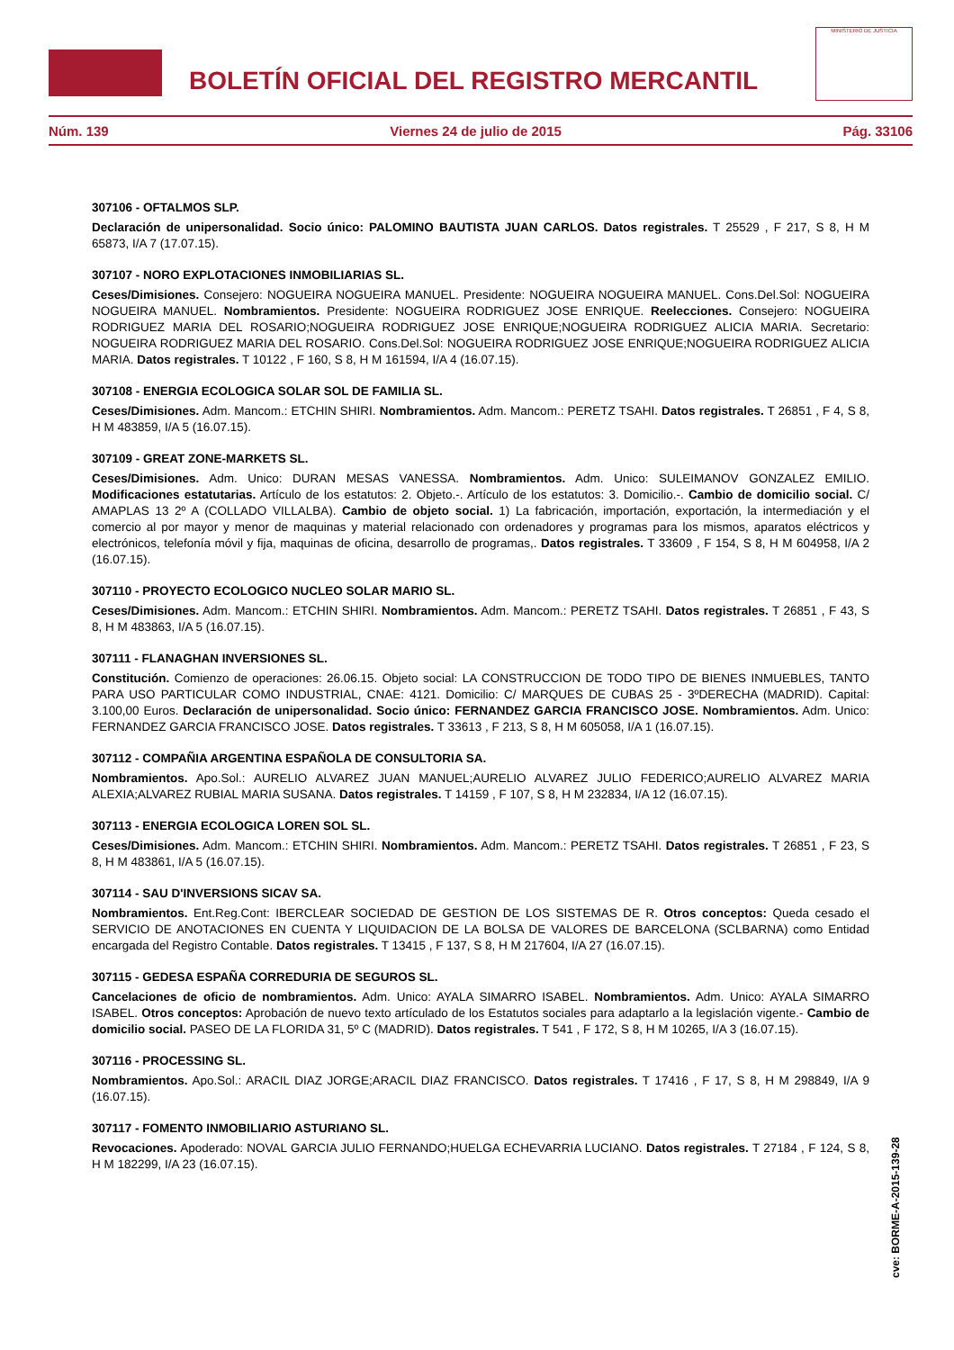BOLETÍN OFICIAL DEL REGISTRO MERCANTIL
MINISTERIO DE JUSTICIA
Núm. 139 Viernes 24 de julio de 2015 Pág. 33106
307106 - OFTALMOS SLP.
Declaración de unipersonalidad. Socio único: PALOMINO BAUTISTA JUAN CARLOS. Datos registrales. T 25529 , F 217, S 8, H M 65873, I/A 7 (17.07.15).
307107 - NORO EXPLOTACIONES INMOBILIARIAS SL.
Ceses/Dimisiones. Consejero: NOGUEIRA NOGUEIRA MANUEL. Presidente: NOGUEIRA NOGUEIRA MANUEL. Cons.Del.Sol: NOGUEIRA NOGUEIRA MANUEL. Nombramientos. Presidente: NOGUEIRA RODRIGUEZ JOSE ENRIQUE. Reelecciones. Consejero: NOGUEIRA RODRIGUEZ MARIA DEL ROSARIO;NOGUEIRA RODRIGUEZ JOSE ENRIQUE;NOGUEIRA RODRIGUEZ ALICIA MARIA. Secretario: NOGUEIRA RODRIGUEZ MARIA DEL ROSARIO. Cons.Del.Sol: NOGUEIRA RODRIGUEZ JOSE ENRIQUE;NOGUEIRA RODRIGUEZ ALICIA MARIA. Datos registrales. T 10122 , F 160, S 8, H M 161594, I/A 4 (16.07.15).
307108 - ENERGIA ECOLOGICA SOLAR SOL DE FAMILIA SL.
Ceses/Dimisiones. Adm. Mancom.: ETCHIN SHIRI. Nombramientos. Adm. Mancom.: PERETZ TSAHI. Datos registrales. T 26851 , F 4, S 8, H M 483859, I/A 5 (16.07.15).
307109 - GREAT ZONE-MARKETS SL.
Ceses/Dimisiones. Adm. Unico: DURAN MESAS VANESSA. Nombramientos. Adm. Unico: SULEIMANOV GONZALEZ EMILIO. Modificaciones estatutarias. Artículo de los estatutos: 2. Objeto.-. Artículo de los estatutos: 3. Domicilio.-. Cambio de domicilio social. C/ AMAPLAS 13 2º A (COLLADO VILLALBA). Cambio de objeto social. 1) La fabricación, importación, exportación, la intermediación y el comercio al por mayor y menor de maquinas y material relacionado con ordenadores y programas para los mismos, aparatos eléctricos y electrónicos, telefonía móvil y fija, maquinas de oficina, desarrollo de programas,. Datos registrales. T 33609 , F 154, S 8, H M 604958, I/A 2 (16.07.15).
307110 - PROYECTO ECOLOGICO NUCLEO SOLAR MARIO SL.
Ceses/Dimisiones. Adm. Mancom.: ETCHIN SHIRI. Nombramientos. Adm. Mancom.: PERETZ TSAHI. Datos registrales. T 26851 , F 43, S 8, H M 483863, I/A 5 (16.07.15).
307111 - FLANAGHAN INVERSIONES SL.
Constitución. Comienzo de operaciones: 26.06.15. Objeto social: LA CONSTRUCCION DE TODO TIPO DE BIENES INMUEBLES, TANTO PARA USO PARTICULAR COMO INDUSTRIAL, CNAE: 4121. Domicilio: C/ MARQUES DE CUBAS 25 - 3ºDERECHA (MADRID). Capital: 3.100,00 Euros. Declaración de unipersonalidad. Socio único: FERNANDEZ GARCIA FRANCISCO JOSE. Nombramientos. Adm. Unico: FERNANDEZ GARCIA FRANCISCO JOSE. Datos registrales. T 33613 , F 213, S 8, H M 605058, I/A 1 (16.07.15).
307112 - COMPAÑIA ARGENTINA ESPAÑOLA DE CONSULTORIA SA.
Nombramientos. Apo.Sol.: AURELIO ALVAREZ JUAN MANUEL;AURELIO ALVAREZ JULIO FEDERICO;AURELIO ALVAREZ MARIA ALEXIA;ALVAREZ RUBIAL MARIA SUSANA. Datos registrales. T 14159 , F 107, S 8, H M 232834, I/A 12 (16.07.15).
307113 - ENERGIA ECOLOGICA LOREN SOL SL.
Ceses/Dimisiones. Adm. Mancom.: ETCHIN SHIRI. Nombramientos. Adm. Mancom.: PERETZ TSAHI. Datos registrales. T 26851 , F 23, S 8, H M 483861, I/A 5 (16.07.15).
307114 - SAU D'INVERSIONS SICAV SA.
Nombramientos. Ent.Reg.Cont: IBERCLEAR SOCIEDAD DE GESTION DE LOS SISTEMAS DE R. Otros conceptos: Queda cesado el SERVICIO DE ANOTACIONES EN CUENTA Y LIQUIDACION DE LA BOLSA DE VALORES DE BARCELONA (SCLBARNA) como Entidad encargada del Registro Contable. Datos registrales. T 13415 , F 137, S 8, H M 217604, I/A 27 (16.07.15).
307115 - GEDESA ESPAÑA CORREDURIA DE SEGUROS SL.
Cancelaciones de oficio de nombramientos. Adm. Unico: AYALA SIMARRO ISABEL. Nombramientos. Adm. Unico: AYALA SIMARRO ISABEL. Otros conceptos: Aprobación de nuevo texto artículado de los Estatutos sociales para adaptarlo a la legislación vigente.- Cambio de domicilio social. PASEO DE LA FLORIDA 31, 5º C (MADRID). Datos registrales. T 541 , F 172, S 8, H M 10265, I/A 3 (16.07.15).
307116 - PROCESSING SL.
Nombramientos. Apo.Sol.: ARACIL DIAZ JORGE;ARACIL DIAZ FRANCISCO. Datos registrales. T 17416 , F 17, S 8, H M 298849, I/A 9 (16.07.15).
307117 - FOMENTO INMOBILIARIO ASTURIANO SL.
Revocaciones. Apoderado: NOVAL GARCIA JULIO FERNANDO;HUELGA ECHEVARRIA LUCIANO. Datos registrales. T 27184 , F 124, S 8, H M 182299, I/A 23 (16.07.15).
cve: BORME-A-2015-139-28